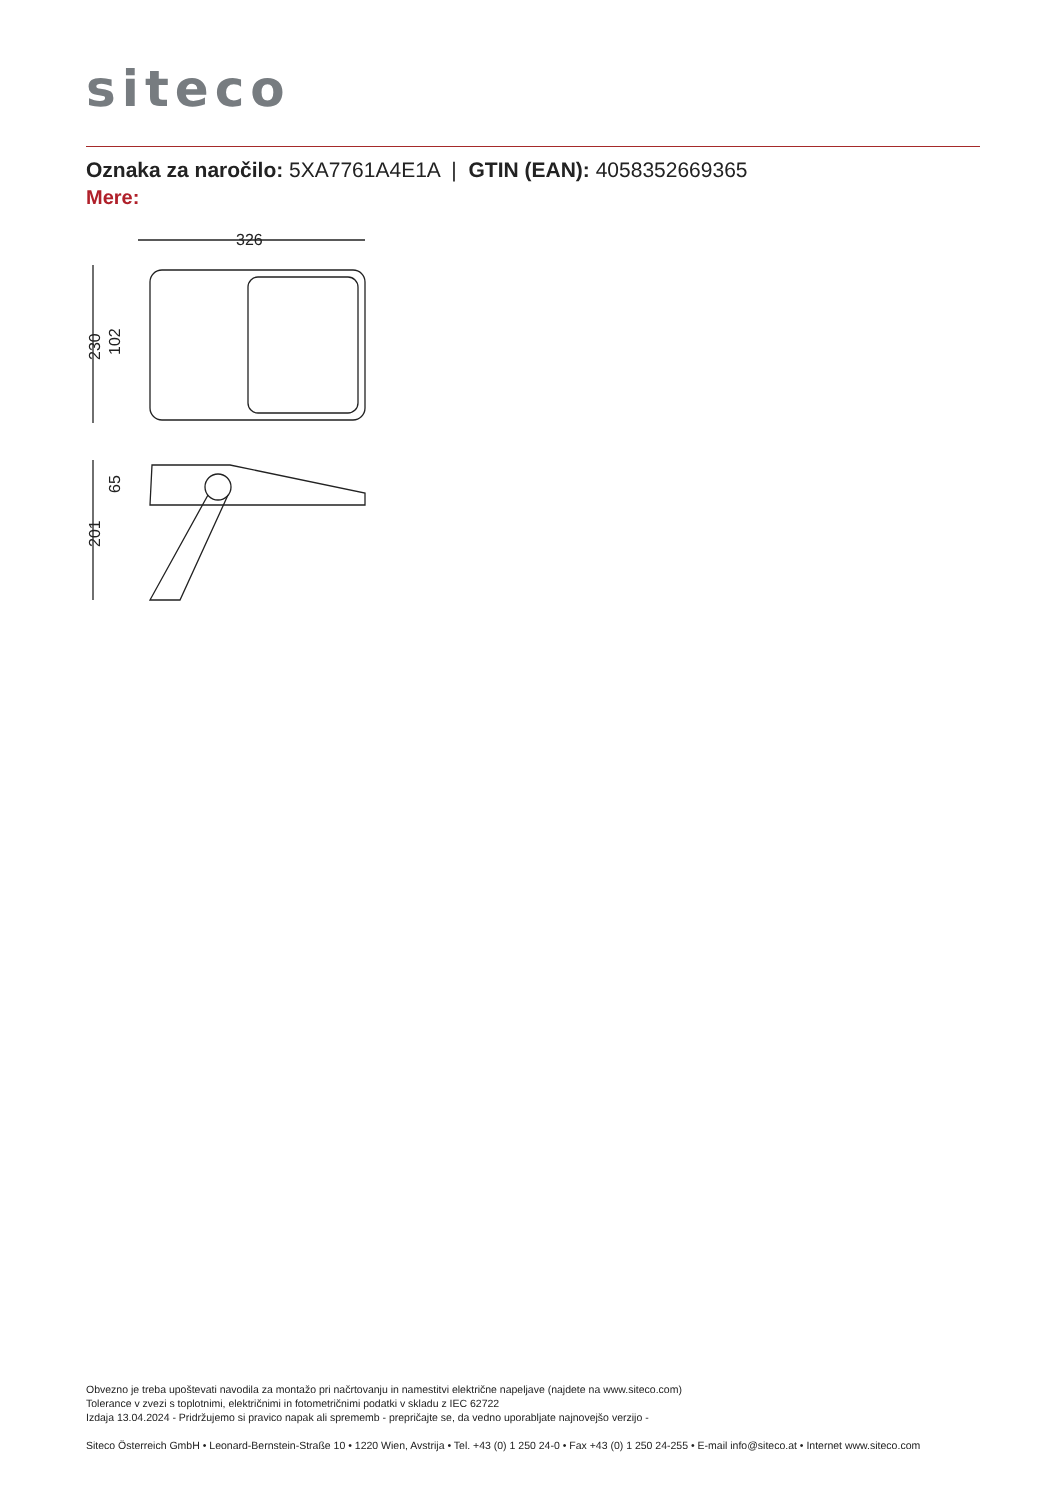siteco
Oznaka za naročilo: 5XA7761A4E1A | GTIN (EAN): 4058352669365
Mere:
326
230
102
201
65
Obvezno je treba upoštevati navodila za montažo pri načrtovanju in namestitvi električne napeljave (najdete na www.siteco.com)
Tolerance v zvezi s toplotnimi, električnimi in fotometričnimi podatki v skladu z IEC 62722
Izdaja 13.04.2024 - Pridržujemo si pravico napak ali sprememb - prepričajte se, da vedno uporabljate najnovejšo verzijo -
Siteco Österreich GmbH • Leonard-Bernstein-Straße 10 • 1220 Wien, Avstrija • Tel. +43 (0) 1 250 24-0 • Fax +43 (0) 1 250 24-255 • E-mail info@siteco.at • Internet www.siteco.com